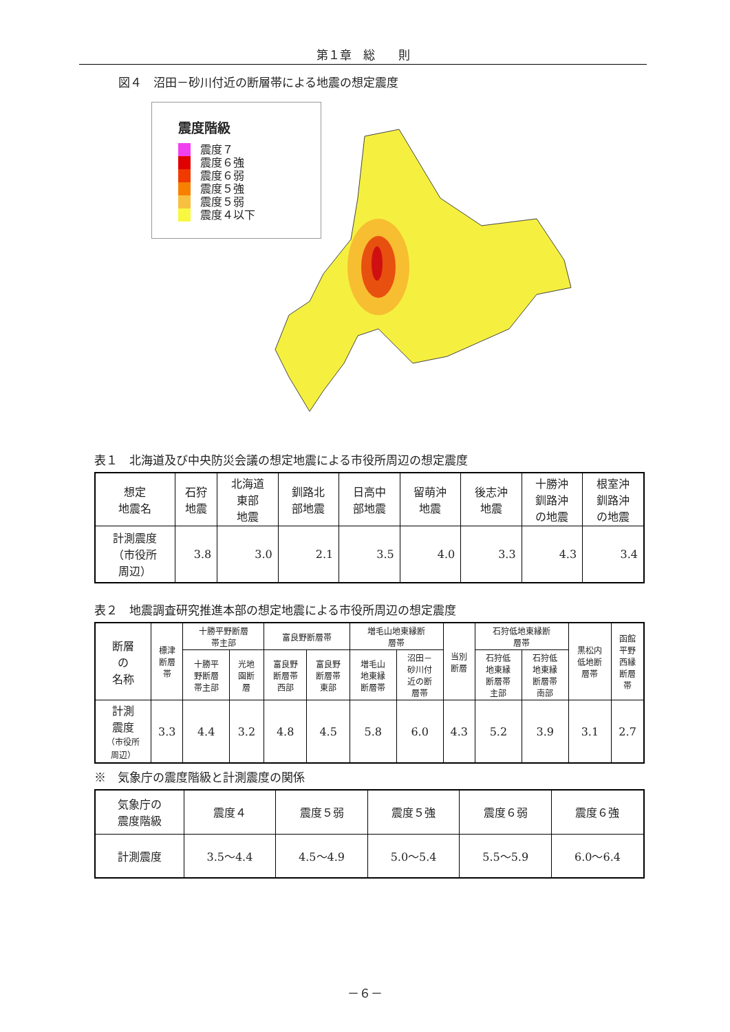第１章　総　　則
図４　沼田－砂川付近の断層帯による地震の想定震度
震度階級
震度７
震度６強
震度６弱
震度５強
震度５弱
震度４以下
表１　北海道及び中央防災会議の想定地震による市役所周辺の想定震度
| 想定 地震名 | 石狩 地震 | 北海道 東部 地震 | 釧路北 部地震 | 日高中 部地震 | 留萌沖 地震 | 後志沖 地震 | 十勝沖 釧路沖 の地震 | 根室沖 釧路沖 の地震 |
| --- | --- | --- | --- | --- | --- | --- | --- | --- |
| 計測震度 （市役所 周辺） | 3.8 | 3.0 | 2.1 | 3.5 | 4.0 | 3.3 | 4.3 | 3.4 |
表２　地震調査研究推進本部の想定地震による市役所周辺の想定震度
| 断層 の 名称 | 標津 断層 帯 | 十勝平野断層 帯主部 | | 富良野断層帯 | | 増毛山地東縁断 層帯 | | 当別 断層 | 石狩低地東縁断 層帯 | | 黒松内 低地断 層帯 | 函館 平野 西縁 断層 帯 |
| --- | --- | --- | --- | --- | --- | --- | --- | --- | --- | --- | --- | --- |
| | | 十勝平 野断層 帯主部 | 光地 園断 層 | 富良野 断層帯 西部 | 富良野 断層帯 東部 | 増毛山 地東縁 断層帯 | 沼田－ 砂川付 近の断 層帯 | | 石狩低 地東縁 断層帯 主部 | 石狩低 地東縁 断層帯 南部 | | |
| 計測 震度 （市役所 周辺） | 3.3 | 4.4 | 3.2 | 4.8 | 4.5 | 5.8 | 6.0 | 4.3 | 5.2 | 3.9 | 3.1 | 2.7 |
※　気象庁の震度階級と計測震度の関係
| 気象庁の 震度階級 | 震度４ | 震度５弱 | 震度５強 | 震度６弱 | 震度６強 |
| 計測震度 | 3.5～4.4 | 4.5～4.9 | 5.0～5.4 | 5.5～5.9 | 6.0～6.4 |
－６－